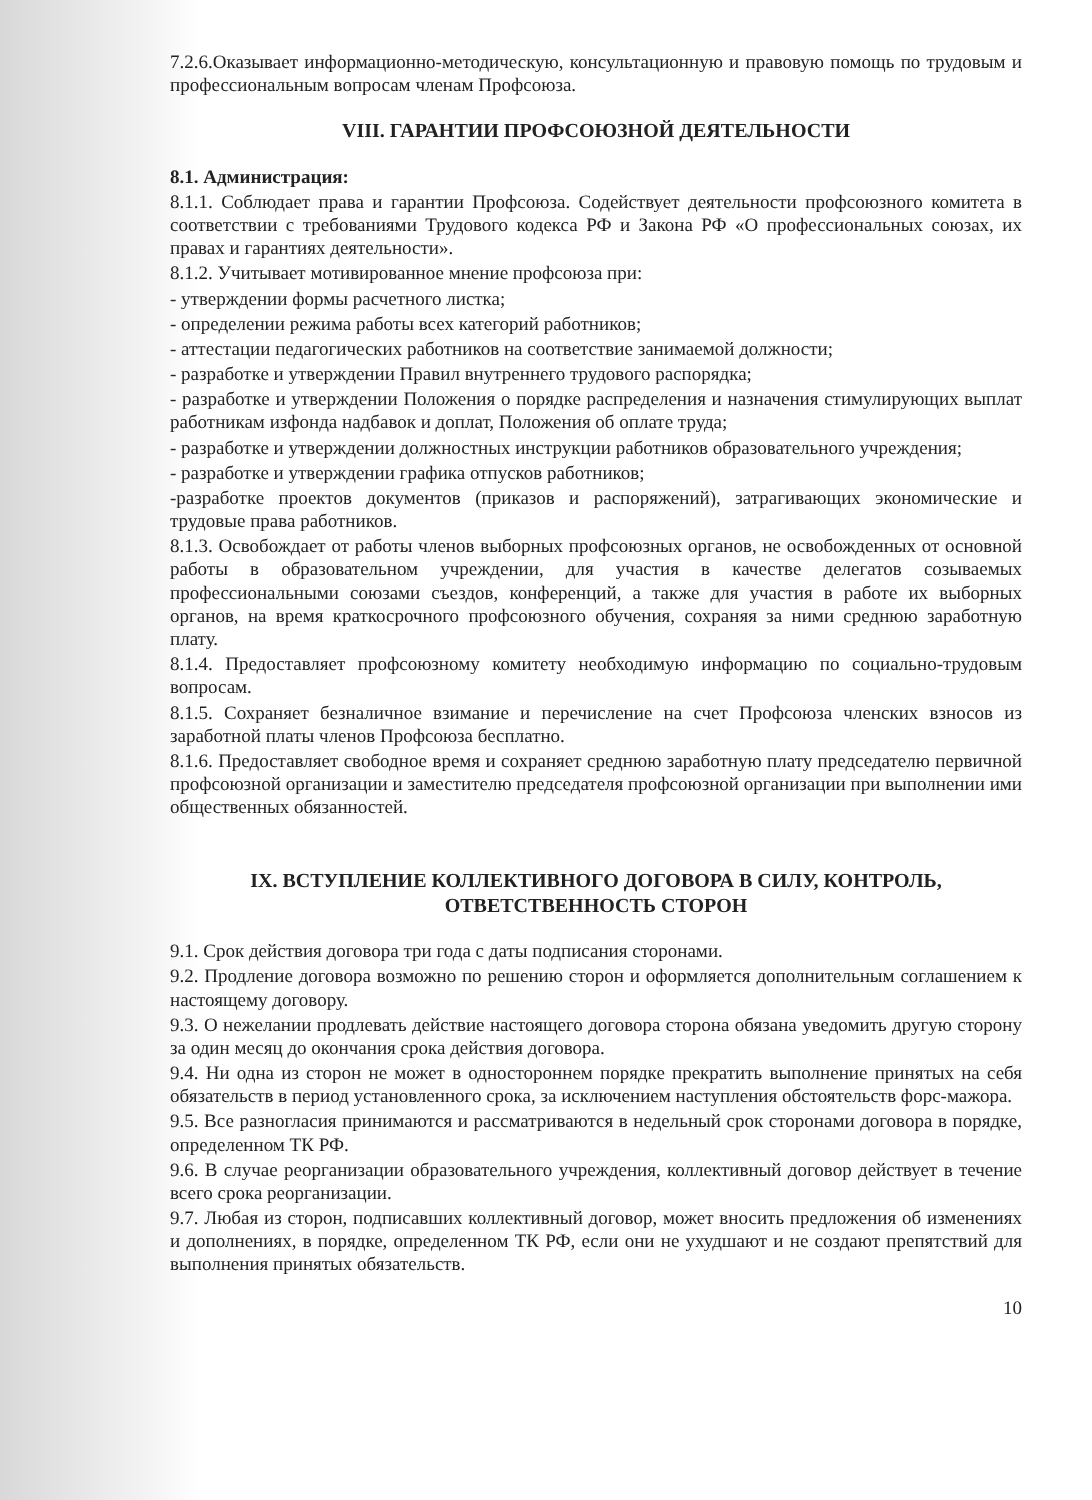7.2.6.Оказывает информационно-методическую, консультационную и правовую помощь по трудовым и профессиональным вопросам членам Профсоюза.
VIII. ГАРАНТИИ ПРОФСОЮЗНОЙ ДЕЯТЕЛЬНОСТИ
8.1. Администрация:
8.1.1. Соблюдает права и гарантии Профсоюза. Содействует деятельности профсоюзного комитета в соответствии с требованиями Трудового кодекса РФ и Закона РФ «О профессиональных союзах, их правах и гарантиях деятельности».
8.1.2. Учитывает мотивированное мнение профсоюза при:
- утверждении формы расчетного листка;
- определении режима работы всех категорий работников;
- аттестации педагогических работников на соответствие занимаемой должности;
- разработке и утверждении Правил внутреннего трудового распорядка;
- разработке и утверждении Положения о порядке распределения и назначения стимулирующих выплат работникам изфонда надбавок и доплат, Положения об оплате труда;
- разработке и утверждении должностных инструкции работников образовательного учреждения;
- разработке и утверждении графика отпусков работников;
-разработке проектов документов (приказов и распоряжений), затрагивающих экономические и трудовые права работников.
8.1.3. Освобождает от работы членов выборных профсоюзных органов, не освобожденных от основной работы в образовательном учреждении, для участия в качестве делегатов созываемых профессиональными союзами съездов, конференций, а также для участия в работе их выборных органов, на время краткосрочного профсоюзного обучения, сохраняя за ними среднюю заработную плату.
8.1.4. Предоставляет профсоюзному комитету необходимую информацию по социально-трудовым вопросам.
8.1.5. Сохраняет безналичное взимание и перечисление на счет Профсоюза членских взносов из заработной платы членов Профсоюза бесплатно.
8.1.6. Предоставляет свободное время и сохраняет среднюю заработную плату председателю первичной профсоюзной организации и заместителю председателя профсоюзной организации при выполнении ими общественных обязанностей.
IX. ВСТУПЛЕНИЕ КОЛЛЕКТИВНОГО ДОГОВОРА В СИЛУ, КОНТРОЛЬ,
ОТВЕТСТВЕННОСТЬ СТОРОН
9.1. Срок действия договора три года с даты подписания сторонами.
9.2. Продление договора возможно по решению сторон и оформляется дополнительным соглашением к настоящему договору.
9.3. О нежелании продлевать действие настоящего договора сторона обязана уведомить другую сторону за один месяц до окончания срока действия договора.
9.4. Ни одна из сторон не может в одностороннем порядке прекратить выполнение принятых на себя обязательств в период установленного срока, за исключением наступления обстоятельств форс-мажора.
9.5. Все разногласия принимаются и рассматриваются в недельный срок сторонами договора в порядке, определенном ТК РФ.
9.6. В случае реорганизации образовательного учреждения, коллективный договор действует в течение всего срока реорганизации.
9.7. Любая из сторон, подписавших коллективный договор, может вносить предложения об изменениях и дополнениях, в порядке, определенном ТК РФ, если они не ухудшают и не создают препятствий для выполнения принятых обязательств.
10